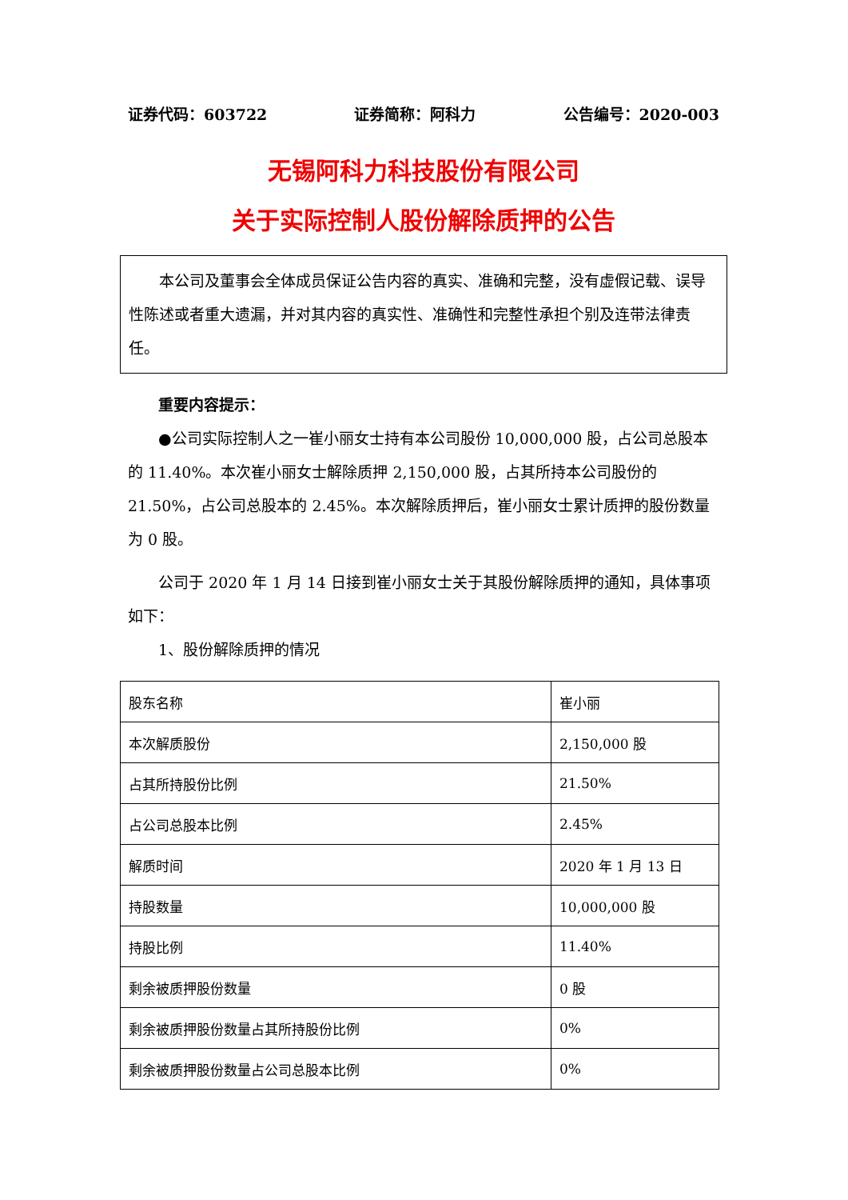证券代码：603722 证券简称：阿科力 公告编号：2020-003
无锡阿科力科技股份有限公司
关于实际控制人股份解除质押的公告
本公司及董事会全体成员保证公告内容的真实、准确和完整，没有虚假记载、误导性陈述或者重大遗漏，并对其内容的真实性、准确性和完整性承担个别及连带法律责任。
重要内容提示：
●公司实际控制人之一崔小丽女士持有本公司股份 10,000,000 股，占公司总股本的 11.40%。本次崔小丽女士解除质押 2,150,000 股，占其所持本公司股份的 21.50%，占公司总股本的 2.45%。本次解除质押后，崔小丽女士累计质押的股份数量为 0 股。
公司于 2020 年 1 月 14 日接到崔小丽女士关于其股份解除质押的通知，具体事项如下：
1、股份解除质押的情况
| 股东名称 | 崔小丽 |
| 本次解质股份 | 2,150,000 股 |
| 占其所持股份比例 | 21.50% |
| 占公司总股本比例 | 2.45% |
| 解质时间 | 2020 年 1 月 13 日 |
| 持股数量 | 10,000,000 股 |
| 持股比例 | 11.40% |
| 剩余被质押股份数量 | 0 股 |
| 剩余被质押股份数量占其所持股份比例 | 0% |
| 剩余被质押股份数量占公司总股本比例 | 0% |